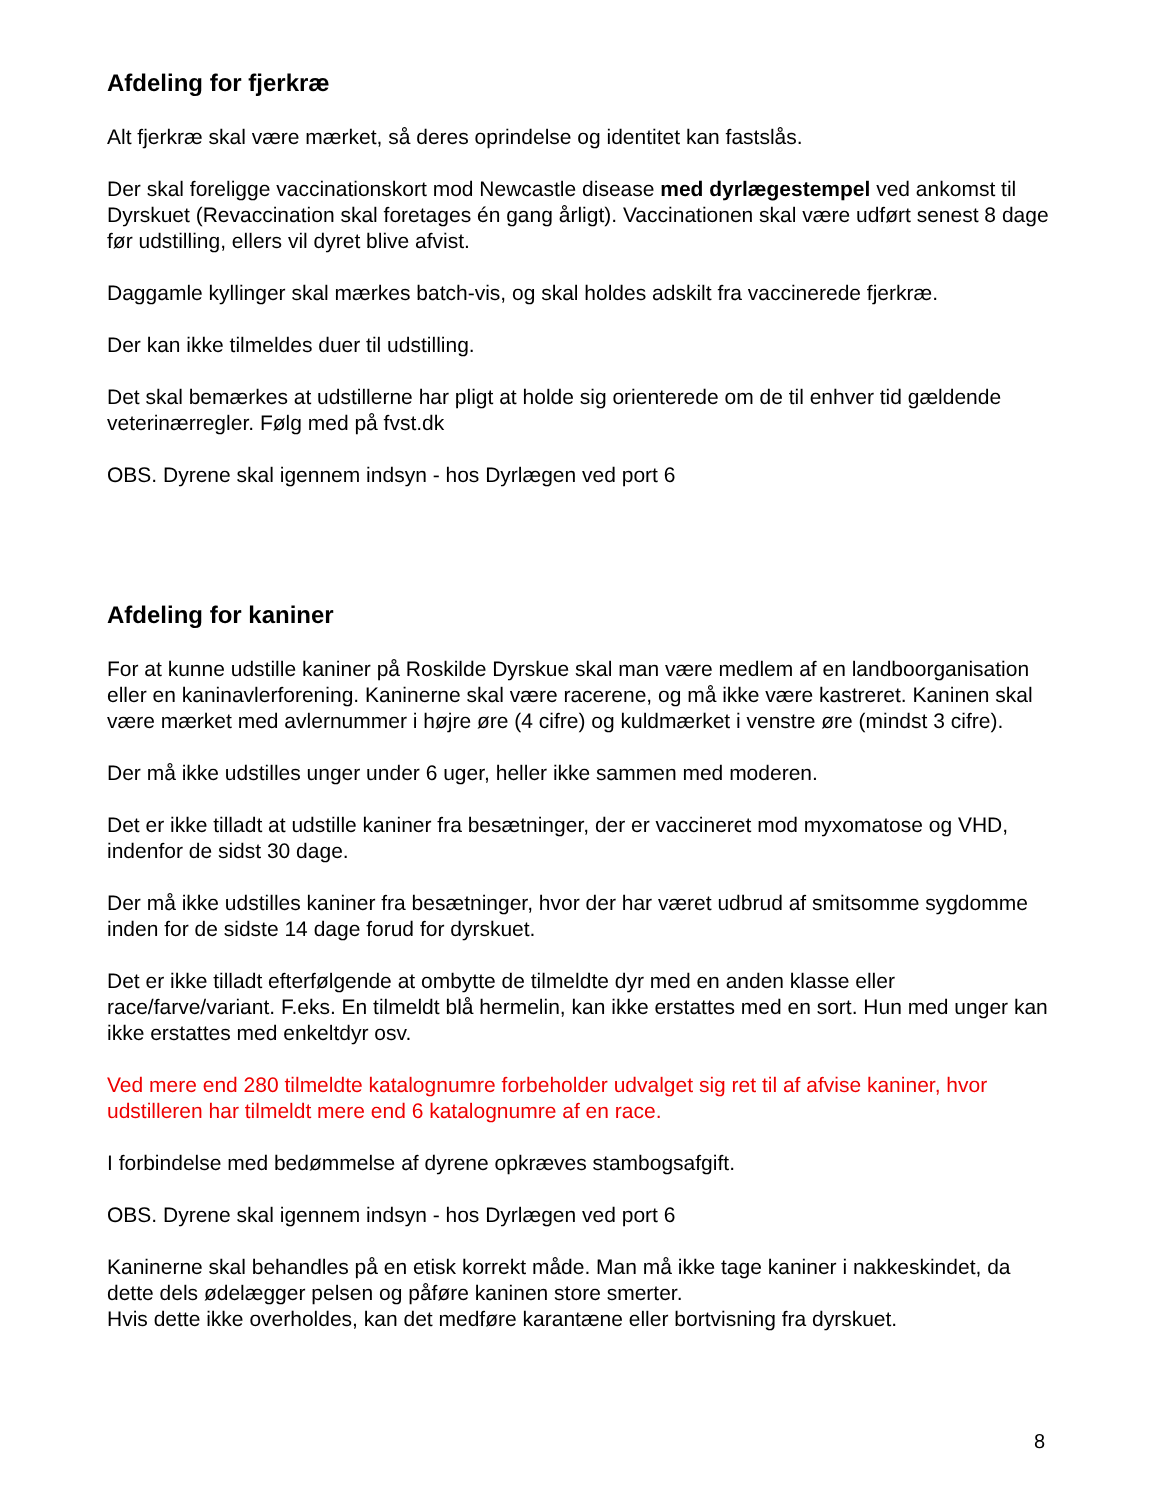Afdeling for fjerkræ
Alt fjerkræ skal være mærket, så deres oprindelse og identitet kan fastslås.
Der skal foreligge vaccinationskort mod Newcastle disease med dyrlægestempel ved ankomst til Dyrskuet (Revaccination skal foretages én gang årligt). Vaccinationen skal være udført senest 8 dage før udstilling, ellers vil dyret blive afvist.
Daggamle kyllinger skal mærkes batch-vis, og skal holdes adskilt fra vaccinerede fjerkræ.
Der kan ikke tilmeldes duer til udstilling.
Det skal bemærkes at udstillerne har pligt at holde sig orienterede om de til enhver tid gældende veterinærregler. Følg med på fvst.dk
OBS. Dyrene skal igennem indsyn - hos Dyrlægen ved port 6
Afdeling for kaniner
For at kunne udstille kaniner på Roskilde Dyrskue skal man være medlem af en landboorganisation eller en kaninavlerforening. Kaninerne skal være racerene, og må ikke være kastreret. Kaninen skal være mærket med avlernummer i højre øre (4 cifre) og kuldmærket i venstre øre (mindst 3 cifre).
Der må ikke udstilles unger under 6 uger, heller ikke sammen med moderen.
Det er ikke tilladt at udstille kaniner fra besætninger, der er vaccineret mod myxomatose og VHD, indenfor de sidst 30 dage.
Der må ikke udstilles kaniner fra besætninger, hvor der har været udbrud af smitsomme sygdomme inden for de sidste 14 dage forud for dyrskuet.
Det er ikke tilladt efterfølgende at ombytte de tilmeldte dyr med en anden klasse eller race/farve/variant. F.eks. En tilmeldt blå hermelin, kan ikke erstattes med en sort. Hun med unger kan ikke erstattes med enkeltdyr osv.
Ved mere end 280 tilmeldte katalognumre forbeholder udvalget sig ret til af afvise kaniner, hvor udstilleren har tilmeldt mere end 6 katalognumre af en race.
I forbindelse med bedømmelse af dyrene opkræves stambogsafgift.
OBS. Dyrene skal igennem indsyn - hos Dyrlægen ved port 6
Kaninerne skal behandles på en etisk korrekt måde. Man må ikke tage kaniner i nakkeskindet, da dette dels ødelægger pelsen og påføre kaninen store smerter.
Hvis dette ikke overholdes, kan det medføre karantæne eller bortvisning fra dyrskuet.
8